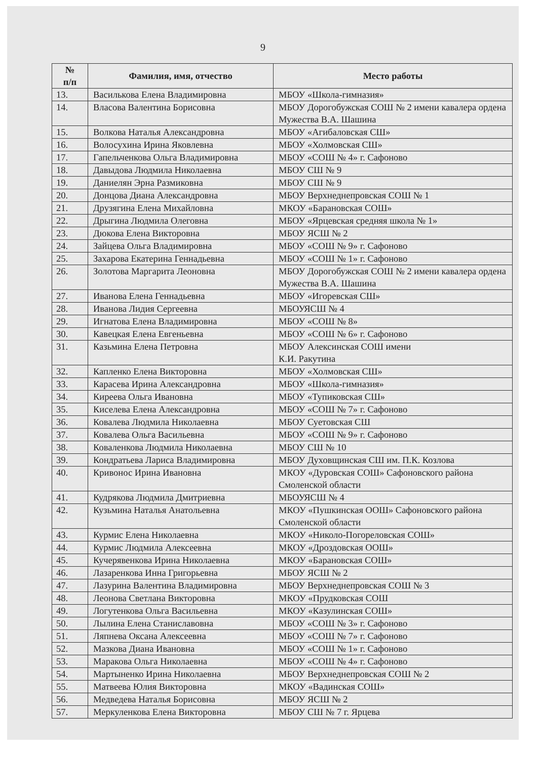9
| № п/п | Фамилия, имя, отчество | Место работы |
| --- | --- | --- |
| 13. | Василькова Елена Владимировна | МБОУ «Школа-гимназия» |
| 14. | Власова Валентина Борисовна | МБОУ Дорогобужская СОШ № 2 имени кавалера ордена Мужества В.А. Шашина |
| 15. | Волкова Наталья Александровна | МБОУ «Агибаловская СШ» |
| 16. | Волосухина Ирина Яковлевна | МБОУ «Холмовская СШ» |
| 17. | Гапельченкова Ольга Владимировна | МБОУ «СОШ № 4» г. Сафоново |
| 18. | Давыдова Людмила Николаевна | МБОУ СШ № 9 |
| 19. | Даниелян Эрна Размиковна | МБОУ СШ № 9 |
| 20. | Донцова Диана Александровна | МБОУ Верхнеднепровская СОШ № 1 |
| 21. | Друзягина Елена Михайловна | МКОУ «Барановская СОШ» |
| 22. | Дрыгина Людмила Олеговна | МБОУ «Ярцевская средняя школа № 1» |
| 23. | Дюкова Елена Викторовна | МБОУ ЯСШ № 2 |
| 24. | Зайцева Ольга Владимировна | МБОУ «СОШ № 9» г. Сафоново |
| 25. | Захарова Екатерина Геннадьевна | МБОУ «СОШ № 1» г. Сафоново |
| 26. | Золотова Маргарита Леоновна | МБОУ Дорогобужская СОШ № 2 имени кавалера ордена Мужества В.А. Шашина |
| 27. | Иванова Елена Геннадьевна | МБОУ «Игоревская СШ» |
| 28. | Иванова Лидия Сергеевна | МБОУЯСШ № 4 |
| 29. | Игнатова Елена Владимировна | МБОУ «СОШ № 8» |
| 30. | Кавецкая Елена Евгеньевна | МБОУ «СОШ № 6» г. Сафоново |
| 31. | Казьмина Елена Петровна | МБОУ Алексинская СОШ имени К.И. Ракутина |
| 32. | Капленко Елена Викторовна | МБОУ «Холмовская СШ» |
| 33. | Карасева Ирина Александровна | МБОУ «Школа-гимназия» |
| 34. | Киреева Ольга Ивановна | МБОУ «Тупиковская СШ» |
| 35. | Киселева Елена Александровна | МБОУ «СОШ № 7» г. Сафоново |
| 36. | Ковалева Людмила Николаевна | МБОУ Суетовская СШ |
| 37. | Ковалева Ольга Васильевна | МБОУ «СОШ № 9» г. Сафоново |
| 38. | Коваленкова Людмила Николаевна | МБОУ СШ № 10 |
| 39. | Кондратьева Лариса Владимировна | МБОУ Духовщинская СШ им. П.К. Козлова |
| 40. | Кривонос Ирина Ивановна | МКОУ «Дуровская СОШ» Сафоновского района Смоленской области |
| 41. | Кудрякова Людмила Дмитриевна | МБОУЯСШ № 4 |
| 42. | Кузьмина Наталья Анатольевна | МКОУ «Пушкинская ООШ» Сафоновского района Смоленской области |
| 43. | Курмис Елена Николаевна | МКОУ «Николо-Погореловская СОШ» |
| 44. | Курмис Людмила Алексеевна | МКОУ «Дроздовская ООШ» |
| 45. | Кучерявенкова Ирина Николаевна | МКОУ «Барановская СОШ» |
| 46. | Лазаренкова Инна Григорьевна | МБОУ ЯСШ № 2 |
| 47. | Лазурина Валентина Владимировна | МБОУ Верхнеднепровская СОШ № 3 |
| 48. | Леонова Светлана Викторовна | МКОУ «Прудковская СОШ |
| 49. | Логутенкова Ольга Васильевна | МКОУ «Казулинская СОШ» |
| 50. | Лылина Елена Станиславовна | МБОУ «СОШ № 3» г. Сафоново |
| 51. | Ляпнева Оксана Алексеевна | МБОУ «СОШ № 7» г. Сафоново |
| 52. | Мазкова Диана Ивановна | МБОУ «СОШ № 1» г. Сафоново |
| 53. | Маракова Ольга Николаевна | МБОУ «СОШ № 4» г. Сафоново |
| 54. | Мартыненко Ирина Николаевна | МБОУ Верхнеднепровская СОШ № 2 |
| 55. | Матвеева Юлия Викторовна | МКОУ «Вадинская СОШ» |
| 56. | Медведева Наталья Борисовна | МБОУ ЯСШ № 2 |
| 57. | Меркуленкова Елена Викторовна | МБОУ СШ № 7 г. Ярцева |